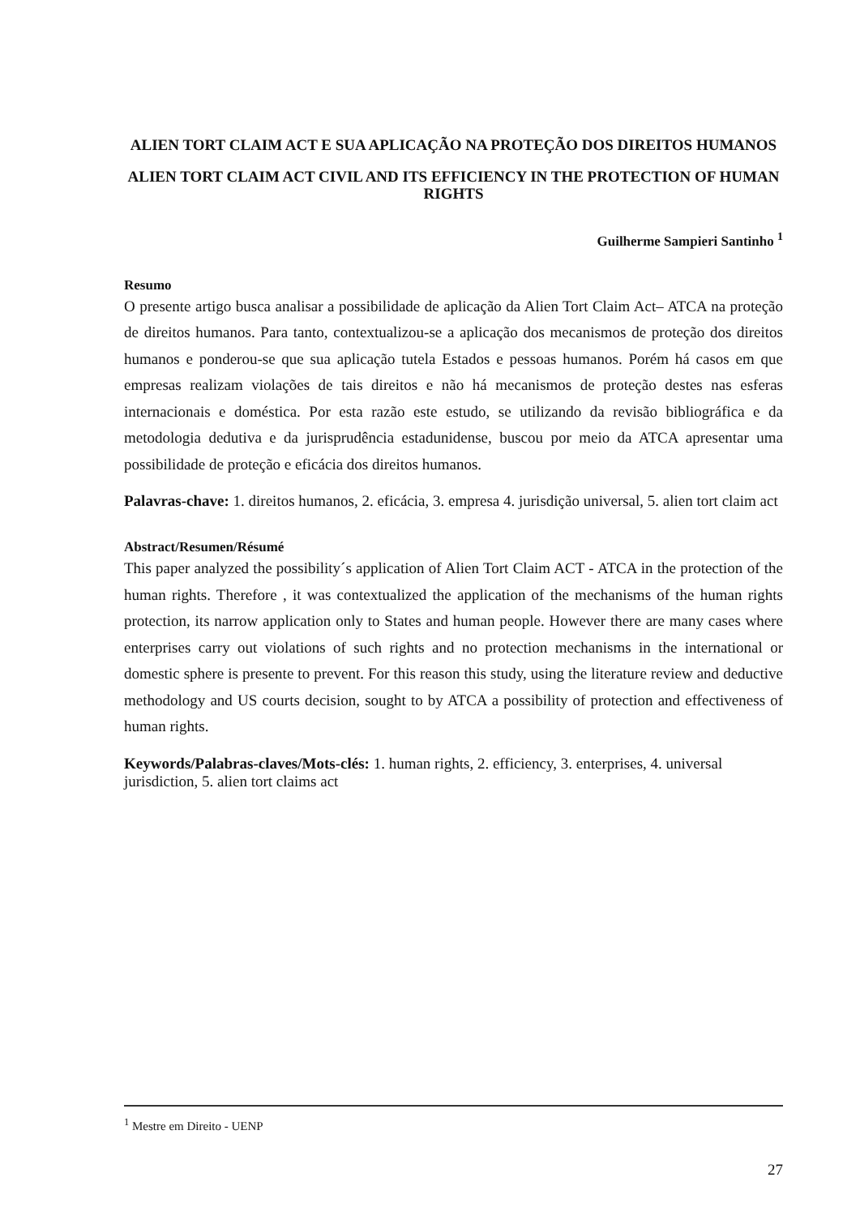ALIEN TORT CLAIM ACT E SUA APLICAÇÃO NA PROTEÇÃO DOS DIREITOS HUMANOS
ALIEN TORT CLAIM ACT CIVIL AND ITS EFFICIENCY IN THE PROTECTION OF HUMAN RIGHTS
Guilherme Sampieri Santinho <sup>1</sup>
Resumo
O presente artigo busca analisar a possibilidade de aplicação da Alien Tort Claim Act– ATCA na proteção de direitos humanos. Para tanto, contextualizou-se a aplicação dos mecanismos de proteção dos direitos humanos e ponderou-se que sua aplicação tutela Estados e pessoas humanos. Porém há casos em que empresas realizam violações de tais direitos e não há mecanismos de proteção destes nas esferas internacionais e doméstica. Por esta razão este estudo, se utilizando da revisão bibliográfica e da metodologia dedutiva e da jurisprudência estadunidense, buscou por meio da ATCA apresentar uma possibilidade de proteção e eficácia dos direitos humanos.
Palavras-chave: 1. direitos humanos, 2. eficácia, 3. empresa 4. jurisdição universal, 5. alien tort claim act
Abstract/Resumen/Résumé
This paper analyzed the possibility´s application of Alien Tort Claim ACT - ATCA in the protection of the human rights. Therefore , it was contextualized the application of the mechanisms of the human rights protection, its narrow application only to States and human people. However there are many cases where enterprises carry out violations of such rights and no protection mechanisms in the international or domestic sphere is presente to prevent. For this reason this study, using the literature review and deductive methodology and US courts decision, sought to by ATCA a possibility of protection and effectiveness of human rights.
Keywords/Palabras-claves/Mots-clés: 1. human rights, 2. efficiency, 3. enterprises, 4. universal jurisdiction, 5. alien tort claims act
<sup>1</sup> Mestre em Direito - UENP
27